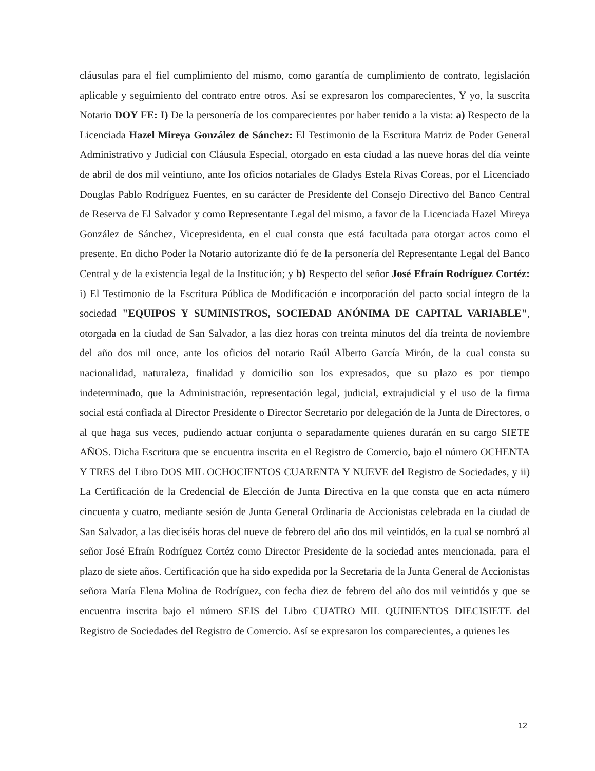cláusulas para el fiel cumplimiento del mismo, como garantía de cumplimiento de contrato, legislación aplicable y seguimiento del contrato entre otros. Así se expresaron los comparecientes, Y yo, la suscrita Notario DOY FE: I) De la personería de los comparecientes por haber tenido a la vista: a) Respecto de la Licenciada Hazel Mireya González de Sánchez: El Testimonio de la Escritura Matriz de Poder General Administrativo y Judicial con Cláusula Especial, otorgado en esta ciudad a las nueve horas del día veinte de abril de dos mil veintiuno, ante los oficios notariales de Gladys Estela Rivas Coreas, por el Licenciado Douglas Pablo Rodríguez Fuentes, en su carácter de Presidente del Consejo Directivo del Banco Central de Reserva de El Salvador y como Representante Legal del mismo, a favor de la Licenciada Hazel Mireya González de Sánchez, Vicepresidenta, en el cual consta que está facultada para otorgar actos como el presente. En dicho Poder la Notario autorizante dió fe de la personería del Representante Legal del Banco Central y de la existencia legal de la Institución; y b) Respecto del señor José Efraín Rodríguez Cortéz: i) El Testimonio de la Escritura Pública de Modificación e incorporación del pacto social íntegro de la sociedad "EQUIPOS Y SUMINISTROS, SOCIEDAD ANÓNIMA DE CAPITAL VARIABLE", otorgada en la ciudad de San Salvador, a las diez horas con treinta minutos del día treinta de noviembre del año dos mil once, ante los oficios del notario Raúl Alberto García Mirón, de la cual consta su nacionalidad, naturaleza, finalidad y domicilio son los expresados, que su plazo es por tiempo indeterminado, que la Administración, representación legal, judicial, extrajudicial y el uso de la firma social está confiada al Director Presidente o Director Secretario por delegación de la Junta de Directores, o al que haga sus veces, pudiendo actuar conjunta o separadamente quienes durarán en su cargo SIETE AÑOS. Dicha Escritura que se encuentra inscrita en el Registro de Comercio, bajo el número OCHENTA Y TRES del Libro DOS MIL OCHOCIENTOS CUARENTA Y NUEVE del Registro de Sociedades, y ii) La Certificación de la Credencial de Elección de Junta Directiva en la que consta que en acta número cincuenta y cuatro, mediante sesión de Junta General Ordinaria de Accionistas celebrada en la ciudad de San Salvador, a las dieciséis horas del nueve de febrero del año dos mil veintidós, en la cual se nombró al señor José Efraín Rodríguez Cortéz como Director Presidente de la sociedad antes mencionada, para el plazo de siete años. Certificación que ha sido expedida por la Secretaria de la Junta General de Accionistas señora María Elena Molina de Rodríguez, con fecha diez de febrero del año dos mil veintidós y que se encuentra inscrita bajo el número SEIS del Libro CUATRO MIL QUINIENTOS DIECISIETE del Registro de Sociedades del Registro de Comercio. Así se expresaron los comparecientes, a quienes les
12